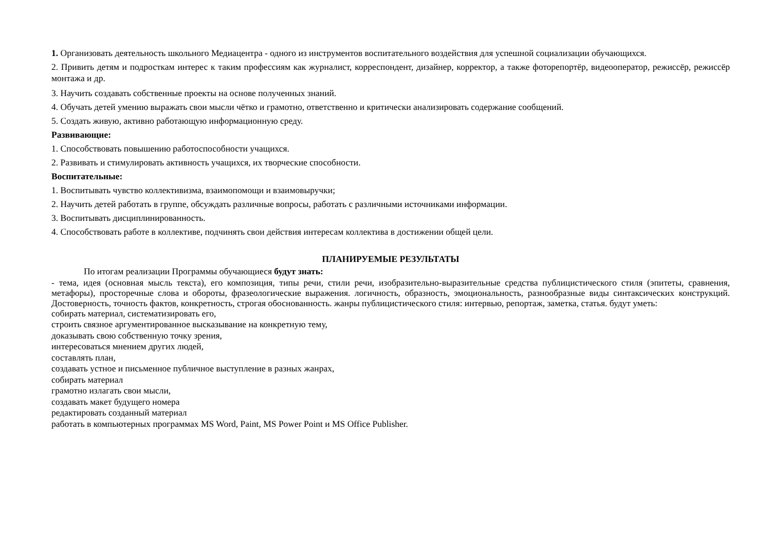1. Организовать деятельность школьного Медиацентра - одного из инструментов воспитательного воздействия для успешной социализации обучающихся.
2. Привить детям и подросткам интерес к таким профессиям как журналист, корреспондент, дизайнер, корректор, а также фоторепортёр, видеооператор, режиссёр, режиссёр монтажа и др.
3. Научить создавать собственные проекты на основе полученных знаний.
4. Обучать детей умению выражать свои мысли чётко и грамотно, ответственно и критически анализировать содержание сообщений.
5. Создать живую, активно работающую информационную среду.
Развивающие:
1. Способствовать повышению работоспособности учащихся.
2. Развивать и стимулировать активность учащихся, их творческие способности.
Воспитательные:
1. Воспитывать чувство коллективизма, взаимопомощи и взаимовыручки;
2. Научить детей работать в группе, обсуждать различные вопросы, работать с различными источниками информации.
3. Воспитывать дисциплинированность.
4. Способствовать работе в коллективе, подчинять свои действия интересам коллектива в достижении общей цели.
ПЛАНИРУЕМЫЕ РЕЗУЛЬТАТЫ
По итогам реализации Программы обучающиеся будут знать:
- тема, идея (основная мысль текста), его композиция, типы речи, стили речи, изобразительно-выразительные средства публицистического стиля (эпитеты, сравнения, метафоры), просторечные слова и обороты, фразеологические выражения. логичность, образность, эмоциональность, разнообразные виды синтаксических конструкций. Достоверность, точность фактов, конкретность, строгая обоснованность. жанры публицистического стиля: интервью, репортаж, заметка, статья. будут уметь:
собирать материал, систематизировать его,
строить связное аргументированное высказывание на конкретную тему,
доказывать свою собственную точку зрения,
интересоваться мнением других людей,
составлять план,
создавать устное и письменное публичное выступление в разных жанрах,
собирать материал
грамотно излагать свои мысли,
создавать макет будущего номера
редактировать созданный материал
работать в компьютерных программах MS Word, Paint, MS Power Point и MS Office Publisher.